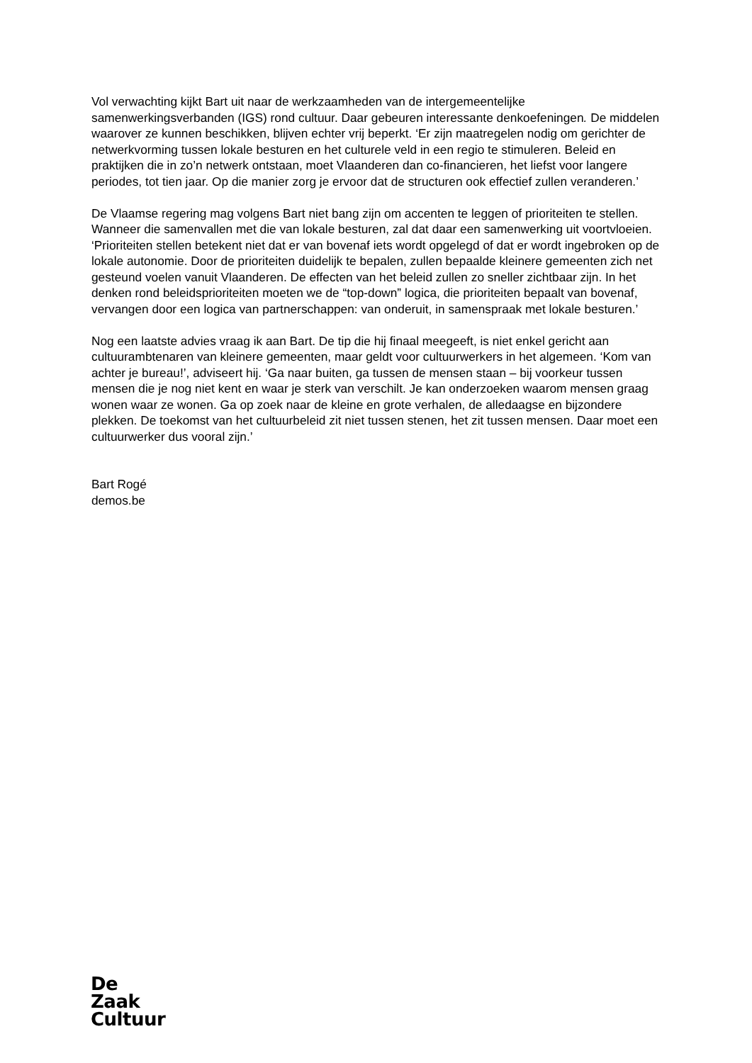Vol verwachting kijkt Bart uit naar de werkzaamheden van de intergemeentelijke samenwerkingsverbanden (IGS) rond cultuur. Daar gebeuren interessante denkoefeningen. De middelen waarover ze kunnen beschikken, blijven echter vrij beperkt. ‘Er zijn maatregelen nodig om gerichter de netwerkvorming tussen lokale besturen en het culturele veld in een regio te stimuleren. Beleid en praktijken die in zo’n netwerk ontstaan, moet Vlaanderen dan co-financieren, het liefst voor langere periodes, tot tien jaar. Op die manier zorg je ervoor dat de structuren ook effectief zullen veranderen.’
De Vlaamse regering mag volgens Bart niet bang zijn om accenten te leggen of prioriteiten te stellen. Wanneer die samenvallen met die van lokale besturen, zal dat daar een samenwerking uit voortvloeien. ‘Prioriteiten stellen betekent niet dat er van bovenaf iets wordt opgelegd of dat er wordt ingebroken op de lokale autonomie. Door de prioriteiten duidelijk te bepalen, zullen bepaalde kleinere gemeenten zich net gesteund voelen vanuit Vlaanderen. De effecten van het beleid zullen zo sneller zichtbaar zijn. In het denken rond beleidsprioriteiten moeten we de “top-down” logica, die prioriteiten bepaalt van bovenaf, vervangen door een logica van partnerschappen: van onderuit, in samenspraak met lokale besturen.’
Nog een laatste advies vraag ik aan Bart. De tip die hij finaal meegeeft, is niet enkel gericht aan cultuurambtenaren van kleinere gemeenten, maar geldt voor cultuurwerkers in het algemeen. ‘Kom van achter je bureau!’, adviseert hij. ‘Ga naar buiten, ga tussen de mensen staan – bij voorkeur tussen mensen die je nog niet kent en waar je sterk van verschilt. Je kan onderzoeken waarom mensen graag wonen waar ze wonen. Ga op zoek naar de kleine en grote verhalen, de alledaagse en bijzondere plekken. De toekomst van het cultuurbeleid zit niet tussen stenen, het zit tussen mensen. Daar moet een cultuurwerker dus vooral zijn.’
Bart Rogé
demos.be
De
Zaak
Cultuur